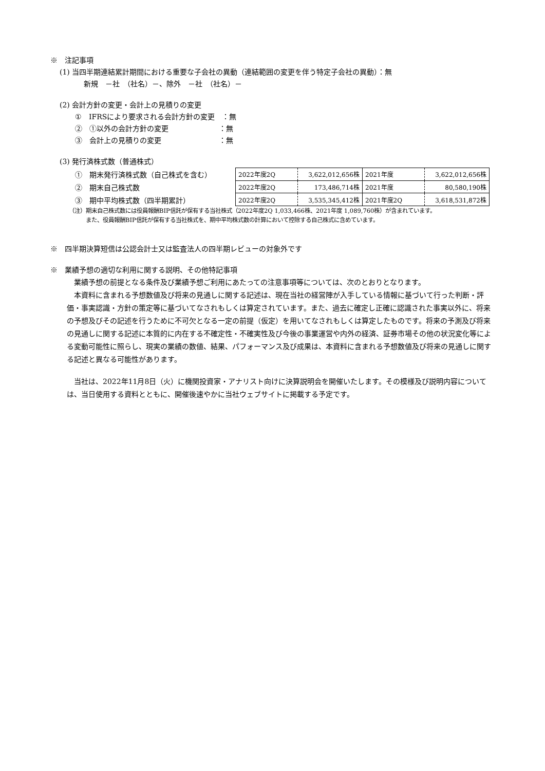※　注記事項
(1) 当四半期連結累計期間における重要な子会社の異動（連結範囲の変更を伴う特定子会社の異動）：無
新規　－社　（社名）－、除外　－社　（社名）－
(2) 会計方針の変更・会計上の見積りの変更
①　IFRSにより要求される会計方針の変更　：無
②　①以外の会計方針の変更　　　　　　　：無
③　会計上の見積りの変更　　　　　　　　：無
(3) 発行済株式数（普通株式）
①　期末発行済株式数（自己株式を含む）
②　期末自己株式数
③　期中平均株式数（四半期累計）
| 2022年度2Q | 3,622,012,656株 | 2021年度 | 3,622,012,656株 |
| 2022年度2Q | 173,486,714株 | 2021年度 | 80,580,190株 |
| 2022年度2Q | 3,535,345,412株 | 2021年度2Q | 3,618,531,872株 |
（注）期末自己株式数には役員報酬BIP信託が保有する当社株式（2022年度2Q 1,033,466株、2021年度 1,089,760株）が含まれています。
　　　また、役員報酬BIP信託が保有する当社株式を、期中平均株式数の計算において控除する自己株式に含めています。
※　四半期決算短信は公認会計士又は監査法人の四半期レビューの対象外です
※　業績予想の適切な利用に関する説明、その他特記事項
　業績予想の前提となる条件及び業績予想ご利用にあたっての注意事項等については、次のとおりとなります。
　本資料に含まれる予想数値及び将来の見通しに関する記述は、現在当社の経営陣が入手している情報に基づいて行った判断・評価・事実認識・方針の策定等に基づいてなされもしくは算定されています。また、過去に確定し正確に認識された事実以外に、将来の予想及びその記述を行うために不可欠となる一定の前提（仮定）を用いてなされもしくは算定したものです。将来の予測及び将来の見通しに関する記述に本質的に内在する不確定性・不確実性及び今後の事業運営や内外の経済、証券市場その他の状況変化等による変動可能性に照らし、現実の業績の数値、結果、パフォーマンス及び成果は、本資料に含まれる予想数値及び将来の見通しに関する記述と異なる可能性があります。
　当社は、2022年11月8日（火）に機関投資家・アナリスト向けに決算説明会を開催いたします。その模様及び説明内容については、当日使用する資料とともに、開催後速やかに当社ウェブサイトに掲載する予定です。